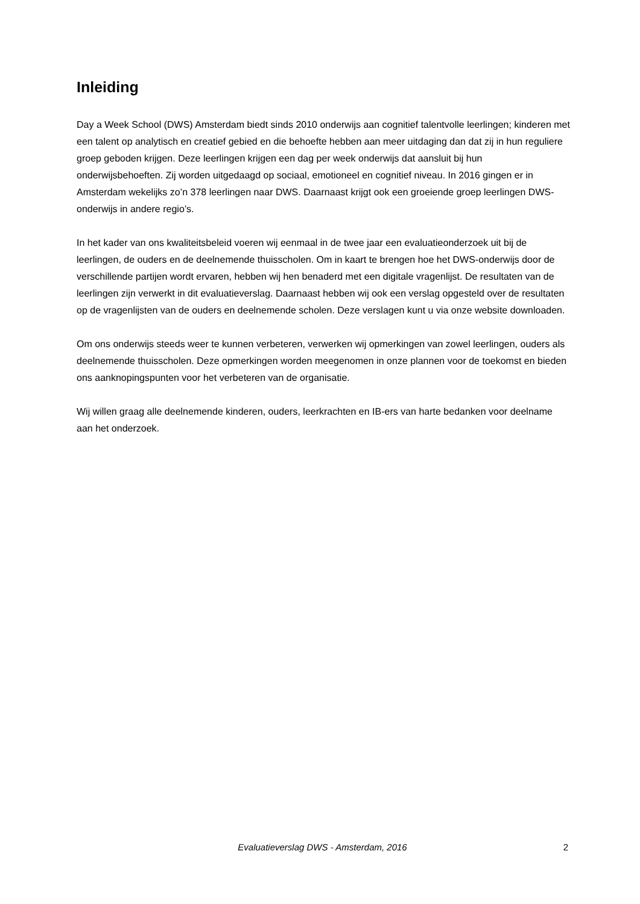Inleiding
Day a Week School (DWS) Amsterdam biedt sinds 2010 onderwijs aan cognitief talentvolle leerlingen; kinderen met een talent op analytisch en creatief gebied en die behoefte hebben aan meer uitdaging dan dat zij in hun reguliere groep geboden krijgen. Deze leerlingen krijgen een dag per week onderwijs dat aansluit bij hun onderwijsbehoeften. Zij worden uitgedaagd op sociaal, emotioneel en cognitief niveau. In 2016 gingen er in Amsterdam wekelijks zo’n 378 leerlingen naar DWS. Daarnaast krijgt ook een groeiende groep leerlingen DWS-onderwijs in andere regio’s.
In het kader van ons kwaliteitsbeleid voeren wij eenmaal in de twee jaar een evaluatieonderzoek uit bij de leerlingen, de ouders en de deelnemende thuisscholen. Om in kaart te brengen hoe het DWS-onderwijs door de verschillende partijen wordt ervaren, hebben wij hen benaderd met een digitale vragenlijst. De resultaten van de leerlingen zijn verwerkt in dit evaluatieverslag. Daarnaast hebben wij ook een verslag opgesteld over de resultaten op de vragenlijsten van de ouders en deelnemende scholen. Deze verslagen kunt u via onze website downloaden.
Om ons onderwijs steeds weer te kunnen verbeteren, verwerken wij opmerkingen van zowel leerlingen, ouders als deelnemende thuisscholen. Deze opmerkingen worden meegenomen in onze plannen voor de toekomst en bieden ons aanknopingspunten voor het verbeteren van de organisatie.
Wij willen graag alle deelnemende kinderen, ouders, leerkrachten en IB-ers van harte bedanken voor deelname aan het onderzoek.
Evaluatieverslag DWS - Amsterdam, 2016
2